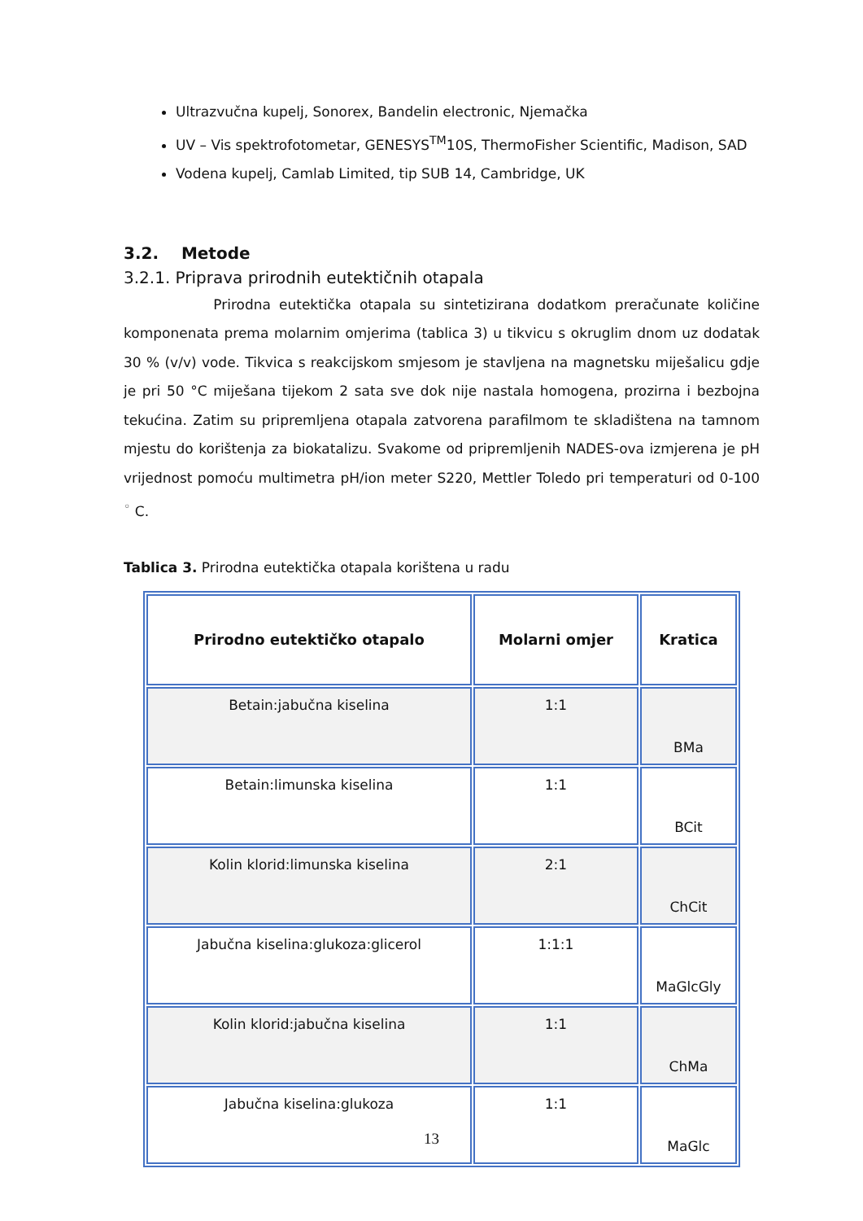Ultrazvučna kupelj, Sonorex, Bandelin electronic, Njemačka
UV – Vis spektrofotometar, GENESYS<sup>TM</sup>10S, ThermoFisher Scientific, Madison, SAD
Vodena kupelj, Camlab Limited, tip SUB 14, Cambridge, UK
3.2. Metode
3.2.1. Priprava prirodnih eutektičnih otapala
Prirodna eutektička otapala su sintetizirana dodatkom preračunate količine komponenata prema molarnim omjerima (tablica 3) u tikvicu s okruglim dnom uz dodatak 30 % (v/v) vode. Tikvica s reakcijskom smjesom je stavljena na magnetsku miješalicu gdje je pri 50 °C miješana tijekom 2 sata sve dok nije nastala homogena, prozirna i bezbojna tekućina. Zatim su pripremljena otapala zatvorena parafilmom te skladištena na tamnom mjestu do korištenja za biokatalizu. Svakome od pripremljenih NADES-ova izmjerena je pH vrijednost pomoću multimetra pH/ion meter S220, Mettler Toledo pri temperaturi od 0-100 <sup>◦</sup> C.
Tablica 3. Prirodna eutektička otapala korištena u radu
| Prirodno eutektičko otapalo | Molarni omjer | Kratica |
| --- | --- | --- |
| Betain:jabučna kiselina | 1:1 | BMa |
| Betain:limunska kiselina | 1:1 | BCit |
| Kolin klorid:limunska kiselina | 2:1 | ChCit |
| Jabučna kiselina:glukoza:glicerol | 1:1:1 | MaGlcGly |
| Kolin klorid:jabučna kiselina | 1:1 | ChMa |
| Jabučna kiselina:glukoza | 1:1 | MaGlc |
13